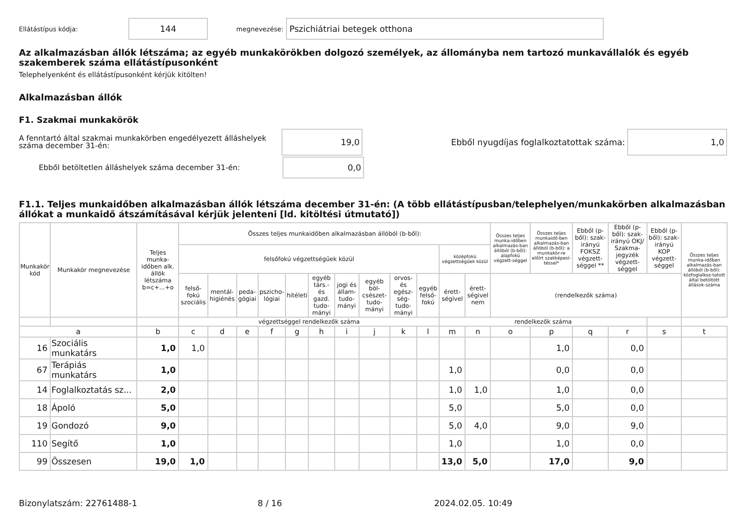Ellátástípus kódja:
144
megnevezése:
Pszichiátriai betegek otthona
Az alkalmazásban állók létszáma; az egyéb munkakörökben dolgozó személyek, az állományba nem tartozó munkavállalók és egyéb szakemberek száma ellátástípusonként
Telephelyenként és ellátástípusonként kérjük kitölten!
Alkalmazásban állók
F1. Szakmai munkakörök
A fenntartó által szakmai munkakörben engedélyezett álláshelyek száma december 31-én:
19,0
Ebből nyugdíjas foglalkoztatottak száma:
1,0
Ebből betöltetlen álláshelyek száma december 31-én:
0,0
F1.1. Teljes munkaidőben alkalmazásban állók létszáma december 31-én: (A több ellátástípusban/telephelyen/munkakörben alkalmazásban állókat a munkaidő átszámításával kérjük jelenteni [ld. kitöltési útmutató])
| Munkakör kód | Munkakör megnevezése | Teljes munka-időben alk. állók létszáma b=c+...+o | Összes teljes munkaidőben alkalmazásban állóból (b-ből): | | | | | | | | | | | | Összes teljes munka-időben alkalmazás-ban állóból (b-ből): alapfokú végzett-séggel | Összes teljes munkaidő-ben alkalmazás-ban állóból (b-ből): a munkakör-re előírt szakképesí-téssel* | Ebből (p-ből): szak-irányú FOKSZ végzett-séggel ** | Ebből (p-ből): szak-irányú OKJ/ Szakma-jegyzék végzett-séggel | Ebből (p-ből): szak-irányú KOP végzett-séggel | Összes teljes munka-időben alkalmazás-ban állóból (b-ből): közfoglalkoz-tatott által betöltött állások-száma |
| --- | --- | --- | --- | --- | --- | --- | --- | --- | --- | --- | --- | --- | --- | --- | --- | --- | --- | --- | --- | --- |
| | | | felsőfokú végzettségűek közül | | | | | | | | | | középfokú végzettségűek közül | | | | | | | |
| | | | felső-fokú szociális | mentál-higiénés | peda-gógiai | pszicho-lógiai | hitéleti | egyéb társ.- és gazd. tudo-mányi | jogi és állam-tudo-mányi | egyéb böl-csészet-tudo-mányi | orvos- és egész-ség-tudo-mányi | egyéb felső-fokú | érett-ségivel | érett-ségivel nem | (rendelkezők száma) | | | | | |
| | | | végzettséggel rendelkezők száma | | | | | | | | | | rendelkezők száma | | | | | | | |
| a | | b | c | d | e | f | g | h | i | j | k | l | m | n | o | p | q | r | s | t |
| 16 | Szociális munkatárs | 1,0 | 1,0 | | | | | | | | | | | | | 1,0 | | 0,0 | | |
| 67 | Terápiás munkatárs | 1,0 | | | | | | | | | | | 1,0 | | | 0,0 | | 0,0 | | |
| 14 | Foglalkoztatás sz... | 2,0 | | | | | | | | | | | 1,0 | 1,0 | | 1,0 | | 0,0 | | |
| 18 | Ápoló | 5,0 | | | | | | | | | | | 5,0 | | | 5,0 | | 0,0 | | |
| 19 | Gondozó | 9,0 | | | | | | | | | | | 5,0 | 4,0 | | 9,0 | | 9,0 | | |
| 110 | Segítő | 1,0 | | | | | | | | | | | 1,0 | | | 1,0 | | 0,0 | | |
| 99 | Összesen | 19,0 | 1,0 | | | | | | | | | | 13,0 | 5,0 | | 17,0 | | 9,0 | | |
Bizonylatszám: 22761488-1 8 / 16 2024.02.05. 10:49